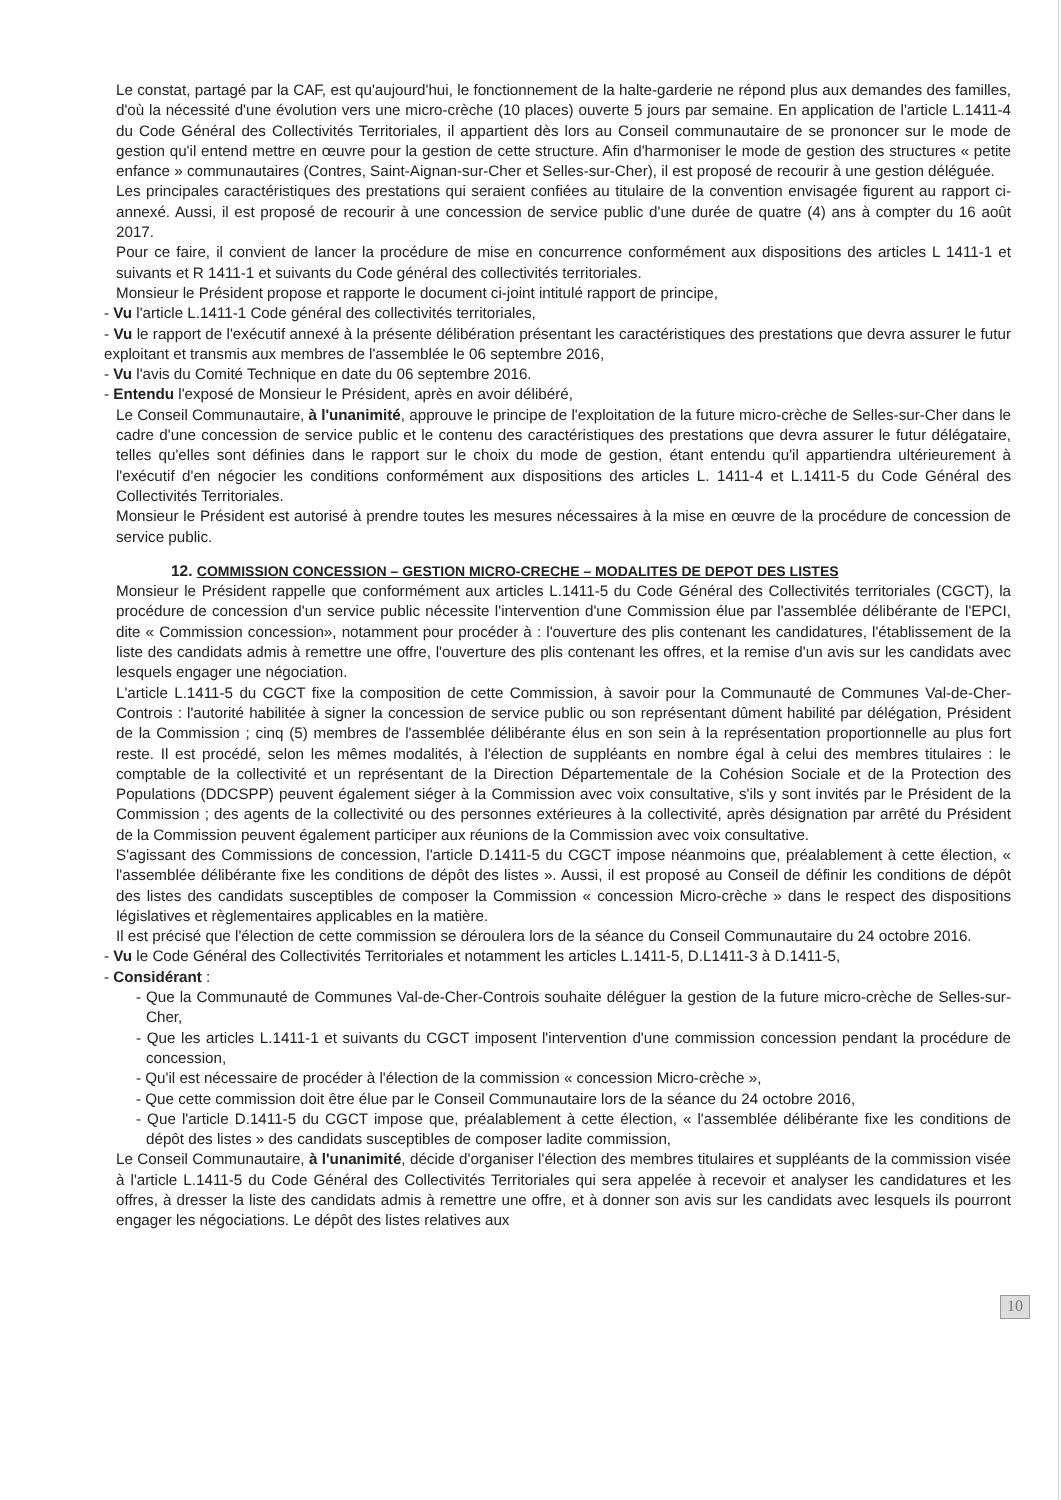Le constat, partagé par la CAF, est qu'aujourd'hui, le fonctionnement de la halte-garderie ne répond plus aux demandes des familles, d'où la nécessité d'une évolution vers une micro-crèche (10 places) ouverte 5 jours par semaine. En application de l'article L.1411-4 du Code Général des Collectivités Territoriales, il appartient dès lors au Conseil communautaire de se prononcer sur le mode de gestion qu'il entend mettre en œuvre pour la gestion de cette structure. Afin d'harmoniser le mode de gestion des structures « petite enfance » communautaires (Contres, Saint-Aignan-sur-Cher et Selles-sur-Cher), il est proposé de recourir à une gestion déléguée.
Les principales caractéristiques des prestations qui seraient confiées au titulaire de la convention envisagée figurent au rapport ci-annexé. Aussi, il est proposé de recourir à une concession de service public d'une durée de quatre (4) ans à compter du 16 août 2017.
Pour ce faire, il convient de lancer la procédure de mise en concurrence conformément aux dispositions des articles L 1411-1 et suivants et R 1411-1 et suivants du Code général des collectivités territoriales.
Monsieur le Président propose et rapporte le document ci-joint intitulé rapport de principe,
- Vu l'article L.1411-1 Code général des collectivités territoriales,
- Vu le rapport de l'exécutif annexé à la présente délibération présentant les caractéristiques des prestations que devra assurer le futur exploitant et transmis aux membres de l'assemblée le 06 septembre 2016,
- Vu l'avis du Comité Technique en date du 06 septembre 2016.
- Entendu l'exposé de Monsieur le Président, après en avoir délibéré,
Le Conseil Communautaire, à l'unanimité, approuve le principe de l'exploitation de la future micro-crèche de Selles-sur-Cher dans le cadre d'une concession de service public et le contenu des caractéristiques des prestations que devra assurer le futur délégataire, telles qu'elles sont définies dans le rapport sur le choix du mode de gestion, étant entendu qu'il appartiendra ultérieurement à l'exécutif d'en négocier les conditions conformément aux dispositions des articles L. 1411-4 et L.1411-5 du Code Général des Collectivités Territoriales.
Monsieur le Président est autorisé à prendre toutes les mesures nécessaires à la mise en œuvre de la procédure de concession de service public.
12. COMMISSION CONCESSION – GESTION MICRO-CRECHE – MODALITES DE DEPOT DES LISTES
Monsieur le Président rappelle que conformément aux articles L.1411-5 du Code Général des Collectivités territoriales (CGCT), la procédure de concession d'un service public nécessite l'intervention d'une Commission élue par l'assemblée délibérante de l'EPCI, dite « Commission concession», notamment pour procéder à : l'ouverture des plis contenant les candidatures, l'établissement de la liste des candidats admis à remettre une offre, l'ouverture des plis contenant les offres, et la remise d'un avis sur les candidats avec lesquels engager une négociation.
L'article L.1411-5 du CGCT fixe la composition de cette Commission, à savoir pour la Communauté de Communes Val-de-Cher-Controis : l'autorité habilitée à signer la concession de service public ou son représentant dûment habilité par délégation, Président de la Commission ; cinq (5) membres de l'assemblée délibérante élus en son sein à la représentation proportionnelle au plus fort reste. Il est procédé, selon les mêmes modalités, à l'élection de suppléants en nombre égal à celui des membres titulaires : le comptable de la collectivité et un représentant de la Direction Départementale de la Cohésion Sociale et de la Protection des Populations (DDCSPP) peuvent également siéger à la Commission avec voix consultative, s'ils y sont invités par le Président de la Commission ; des agents de la collectivité ou des personnes extérieures à la collectivité, après désignation par arrêté du Président de la Commission peuvent également participer aux réunions de la Commission avec voix consultative.
S'agissant des Commissions de concession, l'article D.1411-5 du CGCT impose néanmoins que, préalablement à cette élection, « l'assemblée délibérante fixe les conditions de dépôt des listes ». Aussi, il est proposé au Conseil de définir les conditions de dépôt des listes des candidats susceptibles de composer la Commission « concession Micro-crèche » dans le respect des dispositions législatives et règlementaires applicables en la matière.
Il est précisé que l'élection de cette commission se déroulera lors de la séance du Conseil Communautaire du 24 octobre 2016.
- Vu le Code Général des Collectivités Territoriales et notamment les articles L.1411-5, D.L1411-3 à D.1411-5,
- Considérant :
- Que la Communauté de Communes Val-de-Cher-Controis souhaite déléguer la gestion de la future micro-crèche de Selles-sur-Cher,
- Que les articles L.1411-1 et suivants du CGCT imposent l'intervention d'une commission concession pendant la procédure de concession,
- Qu'il est nécessaire de procéder à l'élection de la commission « concession Micro-crèche »,
- Que cette commission doit être élue par le Conseil Communautaire lors de la séance du 24 octobre 2016,
- Que l'article D.1411-5 du CGCT impose que, préalablement à cette élection, « l'assemblée délibérante fixe les conditions de dépôt des listes » des candidats susceptibles de composer ladite commission,
Le Conseil Communautaire, à l'unanimité, décide d'organiser l'élection des membres titulaires et suppléants de la commission visée à l'article L.1411-5 du Code Général des Collectivités Territoriales qui sera appelée à recevoir et analyser les candidatures et les offres, à dresser la liste des candidats admis à remettre une offre, et à donner son avis sur les candidats avec lesquels ils pourront engager les négociations. Le dépôt des listes relatives aux
10